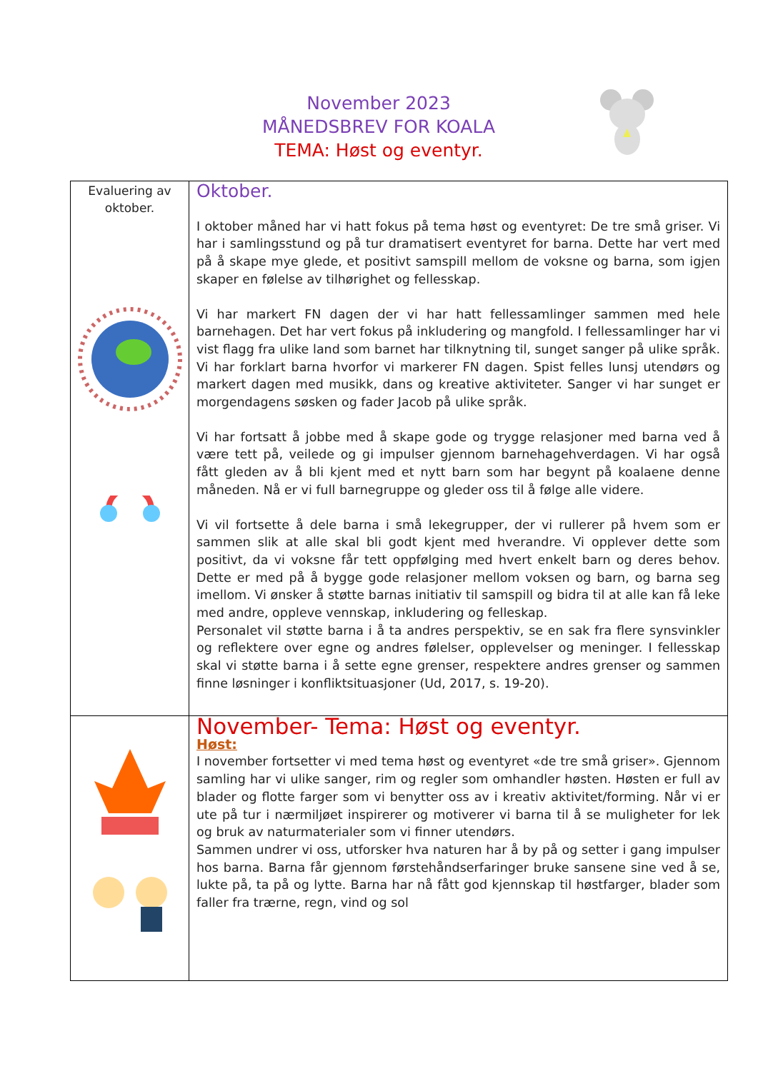November 2023
MÅNEDSBREV FOR KOALA
TEMA: Høst og eventyr.
| Evaluering av oktober. | Oktober. I oktober måned har vi hatt fokus på tema høst og eventyret: De tre små griser. Vi har i samlingsstund og på tur dramatisert eventyret for barna. Dette har vert med på å skape mye glede, et positivt samspill mellom de voksne og barna, som igjen skaper en følelse av tilhørighet og fellesskap. Vi har markert FN dagen der vi har hatt fellessamlinger sammen med hele barnehagen. Det har vert fokus på inkludering og mangfold. I fellessamlinger har vi vist flagg fra ulike land som barnet har tilknytning til, sunget sanger på ulike språk. Vi har forklart barna hvorfor vi markerer FN dagen. Spist felles lunsj utendørs og markert dagen med musikk, dans og kreative aktiviteter. Sanger vi har sunget er morgendagens søsken og fader Jacob på ulike språk. Vi har fortsatt å jobbe med å skape gode og trygge relasjoner med barna ved å være tett på, veilede og gi impulser gjennom barnehagehverdagen. Vi har også fått gleden av å bli kjent med et nytt barn som har begynt på koalaene denne måneden. Nå er vi full barnegruppe og gleder oss til å følge alle videre. Vi vil fortsette å dele barna i små lekegrupper, der vi rullerer på hvem som er sammen slik at alle skal bli godt kjent med hverandre. Vi opplever dette som positivt, da vi voksne får tett oppfølging med hvert enkelt barn og deres behov. Dette er med på å bygge gode relasjoner mellom voksen og barn, og barna seg imellom. Vi ønsker å støtte barnas initiativ til samspill og bidra til at alle kan få leke med andre, oppleve vennskap, inkludering og felleskap. Personalet vil støtte barna i å ta andres perspektiv, se en sak fra flere synsvinkler og reflektere over egne og andres følelser, opplevelser og meninger. I fellesskap skal vi støtte barna i å sette egne grenser, respektere andres grenser og sammen finne løsninger i konfliktsituasjoner (Ud, 2017, s. 19-20). |
| | November- Tema: Høst og eventyr. Høst: I november fortsetter vi med tema høst og eventyret «de tre små griser». Gjennom samling har vi ulike sanger, rim og regler som omhandler høsten. Høsten er full av blader og flotte farger som vi benytter oss av i kreativ aktivitet/forming. Når vi er ute på tur i nærmiljøet inspirerer og motiverer vi barna til å se muligheter for lek og bruk av naturmaterialer som vi finner utendørs. Sammen undrer vi oss, utforsker hva naturen har å by på og setter i gang impulser hos barna. Barna får gjennom førstehåndserfaringer bruke sansene sine ved å se, lukte på, ta på og lytte. Barna har nå fått god kjennskap til høstfarger, blader som faller fra trærne, regn, vind og sol |